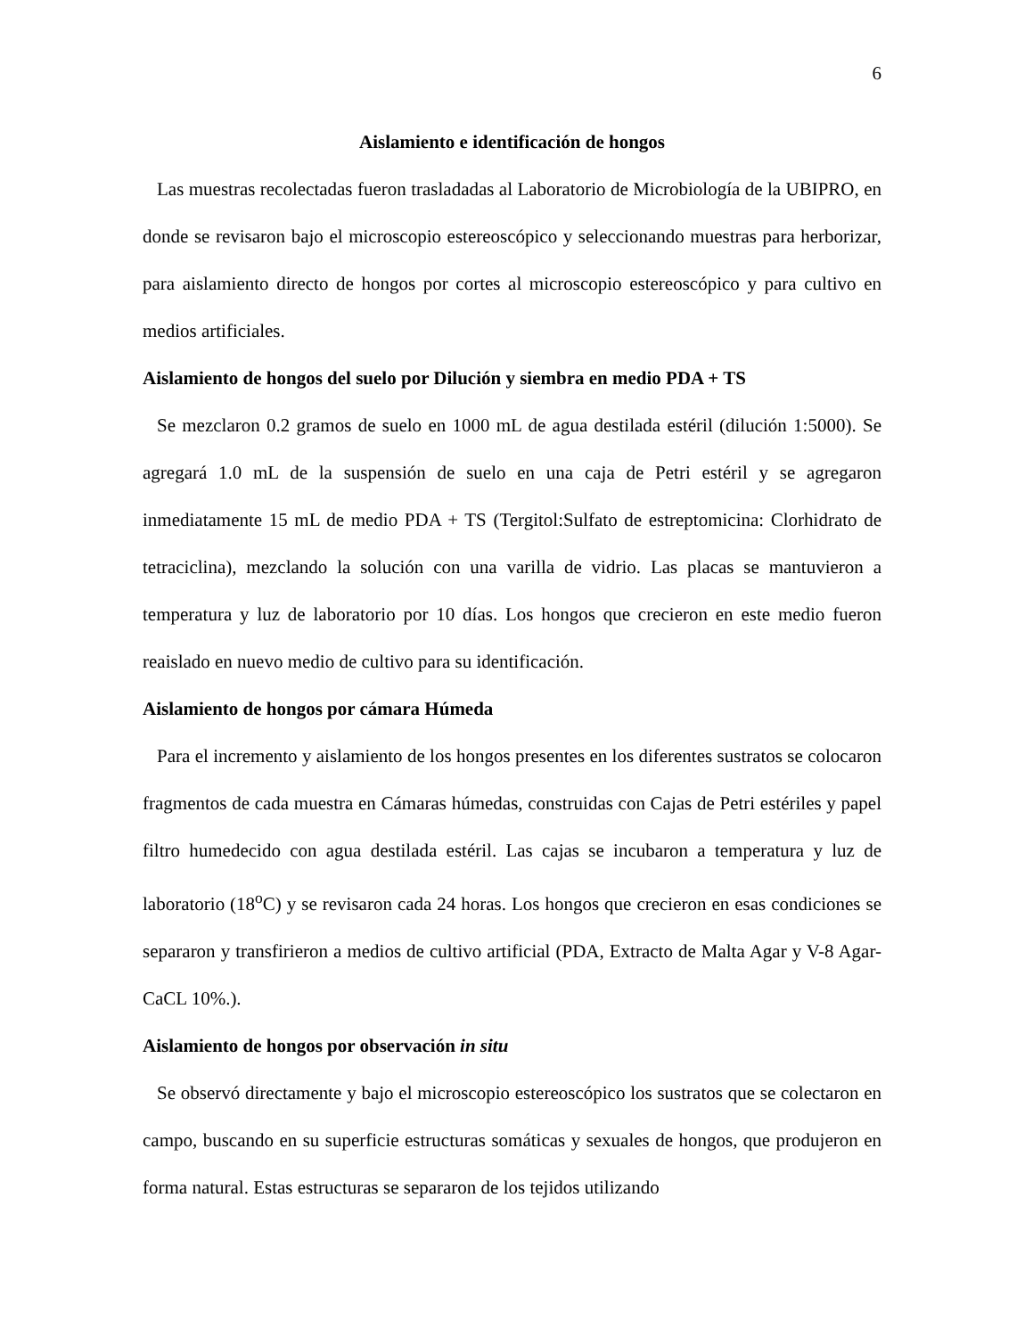6
Aislamiento e identificación de hongos
Las muestras recolectadas fueron trasladadas al Laboratorio de Microbiología de la UBIPRO, en donde se revisaron bajo el microscopio estereoscópico y seleccionando muestras para herborizar, para aislamiento directo de hongos por cortes al microscopio estereoscópico y para cultivo en medios artificiales.
Aislamiento de hongos del suelo por Dilución y siembra en medio PDA + TS
Se mezclaron 0.2 gramos de suelo en 1000 mL de agua destilada estéril (dilución 1:5000). Se agregará 1.0 mL de la suspensión de suelo en una caja de Petri estéril y se agregaron inmediatamente 15 mL de medio PDA + TS (Tergitol:Sulfato de estreptomicina: Clorhidrato de tetraciclina), mezclando la solución con una varilla de vidrio. Las placas se mantuvieron a temperatura y luz de laboratorio por 10 días. Los hongos que crecieron en este medio fueron reaislado en nuevo medio de cultivo para su identificación.
Aislamiento de hongos por cámara Húmeda
Para el incremento y aislamiento de los hongos presentes en los diferentes sustratos se colocaron fragmentos de cada muestra en Cámaras húmedas, construidas con Cajas de Petri estériles y papel filtro humedecido con agua destilada estéril. Las cajas se incubaron a temperatura y luz de laboratorio (18<sup>o</sup>C) y se revisaron cada 24 horas. Los hongos que crecieron en esas condiciones se separaron y transfirieron a medios de cultivo artificial (PDA, Extracto de Malta Agar y V-8 Agar-CaCL 10%.).
Aislamiento de hongos por observación in situ
Se observó directamente y bajo el microscopio estereoscópico los sustratos que se colectaron en campo, buscando en su superficie estructuras somáticas y sexuales de hongos, que produjeron en forma natural. Estas estructuras se separaron de los tejidos utilizando